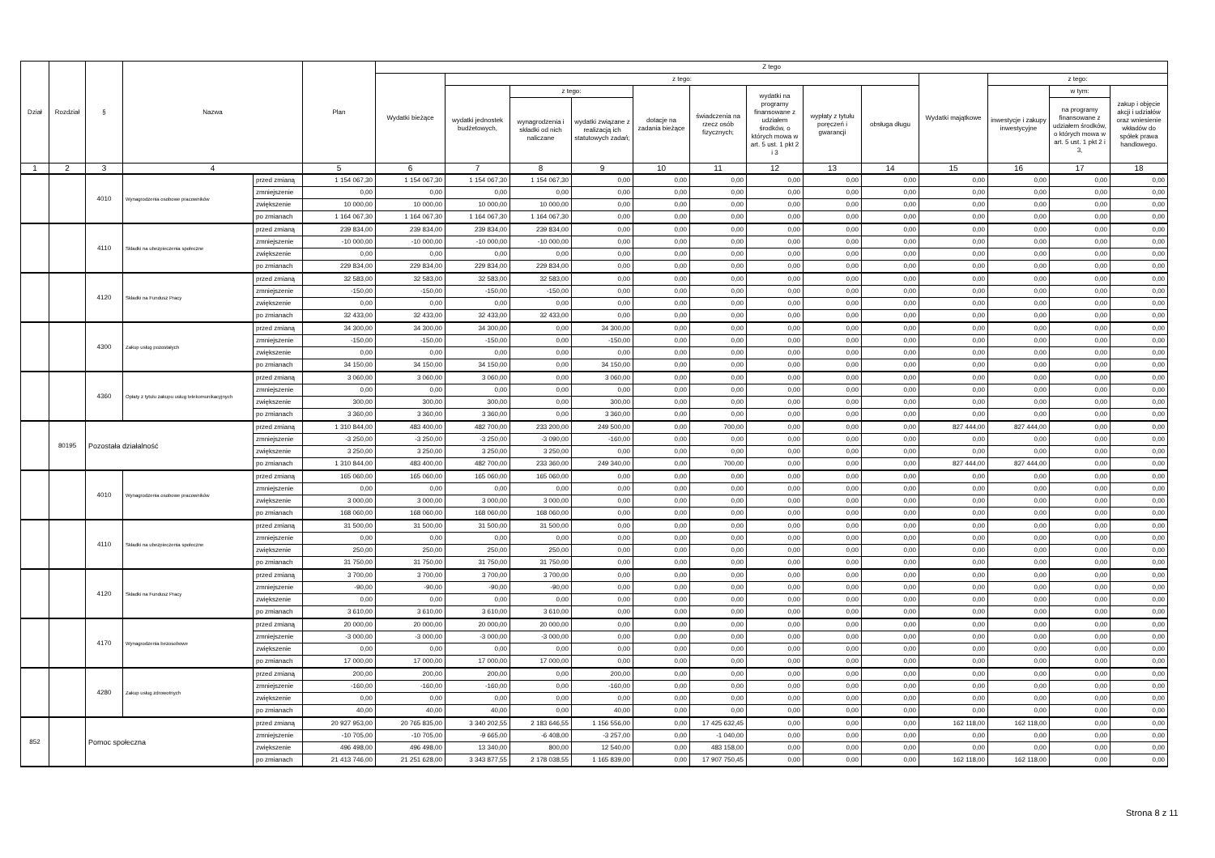| Dział | Rozdział | § | Nazwa | | Plan | Z tego | | | | | | | | | | | | |
| --- | --- | --- | --- | --- | --- | --- | --- | --- | --- | --- | --- | --- | --- | --- | --- | --- | --- | --- |
| | | | | | | Wydatki bieżące | z tego: | | | | | | | | Wydatki majątkowe | z tego: | | |
| | | | | | | | wydatki jednostek budżetowych, | z tego: | | dotacje na zadania bieżące | świadczenia na rzecz osób fizycznych; | wydatki na programy finansowane z udziałem środków, o których mowa w art. 5 ust. 1 pkt 2 i 3 | wypłaty z tytułu poręczeń i gwarancji | obsługa długu | | inwestycje i zakupy inwestycyjne | w tym: | zakup i objęcie akcji i udziałów oraz wniesienie wkładów do spółek prawa handlowego. |
| | | | | | | | | wynagrodzenia i składki od nich naliczane | wydatki związane z realizacją ich statutowych zadań; | | | | | | | | na programy finansowane z udziałem środków, o których mowa w art. 5 ust. 1 pkt 2 i 3, | |
| 1 | 2 | 3 | 4 | | 5 | 6 | 7 | 8 | 9 | 10 | 11 | 12 | 13 | 14 | 15 | 16 | 17 | 18 |
| | | 4010 | Wynagrodzenia osobowe pracowników | przed zmianą | 1 154 067,30 | 1 154 067,30 | 1 154 067,30 | 1 154 067,30 | 0,00 | 0,00 | 0,00 | 0,00 | 0,00 | 0,00 | 0,00 | 0,00 | 0,00 | 0,00 |
| | | | | zmniejszenie | 0,00 | 0,00 | 0,00 | 0,00 | 0,00 | 0,00 | 0,00 | 0,00 | 0,00 | 0,00 | 0,00 | 0,00 | 0,00 | 0,00 |
| | | | | zwiększenie | 10 000,00 | 10 000,00 | 10 000,00 | 10 000,00 | 0,00 | 0,00 | 0,00 | 0,00 | 0,00 | 0,00 | 0,00 | 0,00 | 0,00 | 0,00 |
| | | | | po zmianach | 1 164 067,30 | 1 164 067,30 | 1 164 067,30 | 1 164 067,30 | 0,00 | 0,00 | 0,00 | 0,00 | 0,00 | 0,00 | 0,00 | 0,00 | 0,00 | 0,00 |
| | | 4110 | Składki na ubezpieczenia społeczne | przed zmianą | 239 834,00 | 239 834,00 | 239 834,00 | 239 834,00 | 0,00 | 0,00 | 0,00 | 0,00 | 0,00 | 0,00 | 0,00 | 0,00 | 0,00 | 0,00 |
| | | | | zmniejszenie | -10 000,00 | -10 000,00 | -10 000,00 | -10 000,00 | 0,00 | 0,00 | 0,00 | 0,00 | 0,00 | 0,00 | 0,00 | 0,00 | 0,00 | 0,00 |
| | | | | zwiększenie | 0,00 | 0,00 | 0,00 | 0,00 | 0,00 | 0,00 | 0,00 | 0,00 | 0,00 | 0,00 | 0,00 | 0,00 | 0,00 | 0,00 |
| | | | | po zmianach | 229 834,00 | 229 834,00 | 229 834,00 | 229 834,00 | 0,00 | 0,00 | 0,00 | 0,00 | 0,00 | 0,00 | 0,00 | 0,00 | 0,00 | 0,00 |
| | | 4120 | Składki na Fundusz Pracy | przed zmianą | 32 583,00 | 32 583,00 | 32 583,00 | 32 583,00 | 0,00 | 0,00 | 0,00 | 0,00 | 0,00 | 0,00 | 0,00 | 0,00 | 0,00 | 0,00 |
| | | | | zmniejszenie | -150,00 | -150,00 | -150,00 | -150,00 | 0,00 | 0,00 | 0,00 | 0,00 | 0,00 | 0,00 | 0,00 | 0,00 | 0,00 | 0,00 |
| | | | | zwiększenie | 0,00 | 0,00 | 0,00 | 0,00 | 0,00 | 0,00 | 0,00 | 0,00 | 0,00 | 0,00 | 0,00 | 0,00 | 0,00 | 0,00 |
| | | | | po zmianach | 32 433,00 | 32 433,00 | 32 433,00 | 32 433,00 | 0,00 | 0,00 | 0,00 | 0,00 | 0,00 | 0,00 | 0,00 | 0,00 | 0,00 | 0,00 |
| | | 4300 | Zakup usług pozostałych | przed zmianą | 34 300,00 | 34 300,00 | 34 300,00 | 0,00 | 34 300,00 | 0,00 | 0,00 | 0,00 | 0,00 | 0,00 | 0,00 | 0,00 | 0,00 | 0,00 |
| | | | | zmniejszenie | -150,00 | -150,00 | -150,00 | 0,00 | -150,00 | 0,00 | 0,00 | 0,00 | 0,00 | 0,00 | 0,00 | 0,00 | 0,00 | 0,00 |
| | | | | zwiększenie | 0,00 | 0,00 | 0,00 | 0,00 | 0,00 | 0,00 | 0,00 | 0,00 | 0,00 | 0,00 | 0,00 | 0,00 | 0,00 | 0,00 |
| | | | | po zmianach | 34 150,00 | 34 150,00 | 34 150,00 | 0,00 | 34 150,00 | 0,00 | 0,00 | 0,00 | 0,00 | 0,00 | 0,00 | 0,00 | 0,00 | 0,00 |
| | | 4360 | Opłaty z tytułu zakupu usług telekomunikacyjnych | przed zmianą | 3 060,00 | 3 060,00 | 3 060,00 | 0,00 | 3 060,00 | 0,00 | 0,00 | 0,00 | 0,00 | 0,00 | 0,00 | 0,00 | 0,00 | 0,00 |
| | | | | zmniejszenie | 0,00 | 0,00 | 0,00 | 0,00 | 0,00 | 0,00 | 0,00 | 0,00 | 0,00 | 0,00 | 0,00 | 0,00 | 0,00 | 0,00 |
| | | | | zwiększenie | 300,00 | 300,00 | 300,00 | 0,00 | 300,00 | 0,00 | 0,00 | 0,00 | 0,00 | 0,00 | 0,00 | 0,00 | 0,00 | 0,00 |
| | | | | po zmianach | 3 360,00 | 3 360,00 | 3 360,00 | 0,00 | 3 360,00 | 0,00 | 0,00 | 0,00 | 0,00 | 0,00 | 0,00 | 0,00 | 0,00 | 0,00 |
| | 80195 | Pozostała działalność | | przed zmianą | 1 310 844,00 | 483 400,00 | 482 700,00 | 233 200,00 | 249 500,00 | 0,00 | 700,00 | 0,00 | 0,00 | 0,00 | 827 444,00 | 827 444,00 | 0,00 | 0,00 |
| | | | | zmniejszenie | -3 250,00 | -3 250,00 | -3 250,00 | -3 090,00 | -160,00 | 0,00 | 0,00 | 0,00 | 0,00 | 0,00 | 0,00 | 0,00 | 0,00 | 0,00 |
| | | | | zwiększenie | 3 250,00 | 3 250,00 | 3 250,00 | 3 250,00 | 0,00 | 0,00 | 0,00 | 0,00 | 0,00 | 0,00 | 0,00 | 0,00 | 0,00 | 0,00 |
| | | | | po zmianach | 1 310 844,00 | 483 400,00 | 482 700,00 | 233 360,00 | 249 340,00 | 0,00 | 700,00 | 0,00 | 0,00 | 0,00 | 827 444,00 | 827 444,00 | 0,00 | 0,00 |
| | | 4010 | Wynagrodzenia osobowe pracowników | przed zmianą | 165 060,00 | 165 060,00 | 165 060,00 | 165 060,00 | 0,00 | 0,00 | 0,00 | 0,00 | 0,00 | 0,00 | 0,00 | 0,00 | 0,00 | 0,00 |
| | | | | zmniejszenie | 0,00 | 0,00 | 0,00 | 0,00 | 0,00 | 0,00 | 0,00 | 0,00 | 0,00 | 0,00 | 0,00 | 0,00 | 0,00 | 0,00 |
| | | | | zwiększenie | 3 000,00 | 3 000,00 | 3 000,00 | 3 000,00 | 0,00 | 0,00 | 0,00 | 0,00 | 0,00 | 0,00 | 0,00 | 0,00 | 0,00 | 0,00 |
| | | | | po zmianach | 168 060,00 | 168 060,00 | 168 060,00 | 168 060,00 | 0,00 | 0,00 | 0,00 | 0,00 | 0,00 | 0,00 | 0,00 | 0,00 | 0,00 | 0,00 |
| | | 4110 | Składki na ubezpieczenia społeczne | przed zmianą | 31 500,00 | 31 500,00 | 31 500,00 | 31 500,00 | 0,00 | 0,00 | 0,00 | 0,00 | 0,00 | 0,00 | 0,00 | 0,00 | 0,00 | 0,00 |
| | | | | zmniejszenie | 0,00 | 0,00 | 0,00 | 0,00 | 0,00 | 0,00 | 0,00 | 0,00 | 0,00 | 0,00 | 0,00 | 0,00 | 0,00 | 0,00 |
| | | | | zwiększenie | 250,00 | 250,00 | 250,00 | 250,00 | 0,00 | 0,00 | 0,00 | 0,00 | 0,00 | 0,00 | 0,00 | 0,00 | 0,00 | 0,00 |
| | | | | po zmianach | 31 750,00 | 31 750,00 | 31 750,00 | 31 750,00 | 0,00 | 0,00 | 0,00 | 0,00 | 0,00 | 0,00 | 0,00 | 0,00 | 0,00 | 0,00 |
| | | 4120 | Składki na Fundusz Pracy | przed zmianą | 3 700,00 | 3 700,00 | 3 700,00 | 3 700,00 | 0,00 | 0,00 | 0,00 | 0,00 | 0,00 | 0,00 | 0,00 | 0,00 | 0,00 | 0,00 |
| | | | | zmniejszenie | -90,00 | -90,00 | -90,00 | -90,00 | 0,00 | 0,00 | 0,00 | 0,00 | 0,00 | 0,00 | 0,00 | 0,00 | 0,00 | 0,00 |
| | | | | zwiększenie | 0,00 | 0,00 | 0,00 | 0,00 | 0,00 | 0,00 | 0,00 | 0,00 | 0,00 | 0,00 | 0,00 | 0,00 | 0,00 | 0,00 |
| | | | | po zmianach | 3 610,00 | 3 610,00 | 3 610,00 | 3 610,00 | 0,00 | 0,00 | 0,00 | 0,00 | 0,00 | 0,00 | 0,00 | 0,00 | 0,00 | 0,00 |
| | | 4170 | Wynagrodzenia bezosobowe | przed zmianą | 20 000,00 | 20 000,00 | 20 000,00 | 20 000,00 | 0,00 | 0,00 | 0,00 | 0,00 | 0,00 | 0,00 | 0,00 | 0,00 | 0,00 | 0,00 |
| | | | | zmniejszenie | -3 000,00 | -3 000,00 | -3 000,00 | -3 000,00 | 0,00 | 0,00 | 0,00 | 0,00 | 0,00 | 0,00 | 0,00 | 0,00 | 0,00 | 0,00 |
| | | | | zwiększenie | 0,00 | 0,00 | 0,00 | 0,00 | 0,00 | 0,00 | 0,00 | 0,00 | 0,00 | 0,00 | 0,00 | 0,00 | 0,00 | 0,00 |
| | | | | po zmianach | 17 000,00 | 17 000,00 | 17 000,00 | 17 000,00 | 0,00 | 0,00 | 0,00 | 0,00 | 0,00 | 0,00 | 0,00 | 0,00 | 0,00 | 0,00 |
| | | 4280 | Zakup usług zdrowotnych | przed zmianą | 200,00 | 200,00 | 200,00 | 0,00 | 200,00 | 0,00 | 0,00 | 0,00 | 0,00 | 0,00 | 0,00 | 0,00 | 0,00 | 0,00 |
| | | | | zmniejszenie | -160,00 | -160,00 | -160,00 | 0,00 | -160,00 | 0,00 | 0,00 | 0,00 | 0,00 | 0,00 | 0,00 | 0,00 | 0,00 | 0,00 |
| | | | | zwiększenie | 0,00 | 0,00 | 0,00 | 0,00 | 0,00 | 0,00 | 0,00 | 0,00 | 0,00 | 0,00 | 0,00 | 0,00 | 0,00 | 0,00 |
| | | | | po zmianach | 40,00 | 40,00 | 40,00 | 0,00 | 40,00 | 0,00 | 0,00 | 0,00 | 0,00 | 0,00 | 0,00 | 0,00 | 0,00 | 0,00 |
| 852 | | Pomoc społeczna | | przed zmianą | 20 927 953,00 | 20 765 835,00 | 3 340 202,55 | 2 183 646,55 | 1 156 556,00 | 0,00 | 17 425 632,45 | 0,00 | 0,00 | 0,00 | 162 118,00 | 162 118,00 | 0,00 | 0,00 |
| | | | | zmniejszenie | -10 705,00 | -10 705,00 | -9 665,00 | -6 408,00 | -3 257,00 | 0,00 | -1 040,00 | 0,00 | 0,00 | 0,00 | 0,00 | 0,00 | 0,00 | 0,00 |
| | | | | zwiększenie | 496 498,00 | 496 498,00 | 13 340,00 | 800,00 | 12 540,00 | 0,00 | 483 158,00 | 0,00 | 0,00 | 0,00 | 0,00 | 0,00 | 0,00 | 0,00 |
| | | | | po zmianach | 21 413 746,00 | 21 251 628,00 | 3 343 877,55 | 2 178 038,55 | 1 165 839,00 | 0,00 | 17 907 750,45 | 0,00 | 0,00 | 0,00 | 162 118,00 | 162 118,00 | 0,00 | 0,00 |
Strona 8 z 11